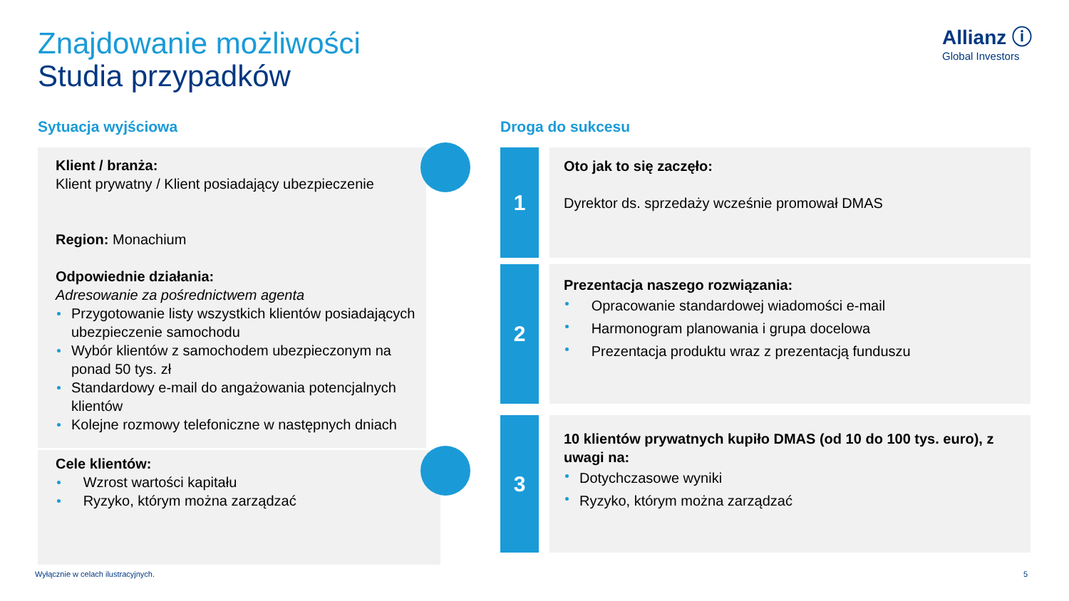Allianz ⓘ
Global Investors
Znajdowanie możliwości
Studia przypadków
Sytuacja wyjściowa Droga do sukcesu
Klient / branża:
Klient prywatny / Klient posiadający ubezpieczenie
Region: Monachium
Odpowiednie działania:
Adresowanie za pośrednictwem agenta
Przygotowanie listy wszystkich klientów posiadających ubezpieczenie samochodu
Wybór klientów z samochodem ubezpieczonym na ponad 50 tys. zł
Standardowy e-mail do angażowania potencjalnych klientów
Kolejne rozmowy telefoniczne w następnych dniach
Cele klientów:
Wzrost wartości kapitału
Ryzyko, którym można zarządzać
1
Oto jak to się zaczęło:
Dyrektor ds. sprzedaży wcześnie promował DMAS
2
Prezentacja naszego rozwiązania:
Opracowanie standardowej wiadomości e-mail
Harmonogram planowania i grupa docelowa
Prezentacja produktu wraz z prezentacją funduszu
3
10 klientów prywatnych kupiło DMAS (od 10 do 100 tys. euro), z uwagi na:
Dotychczasowe wyniki
Ryzyko, którym można zarządzać
Wyłącznie w celach ilustracyjnych.
5